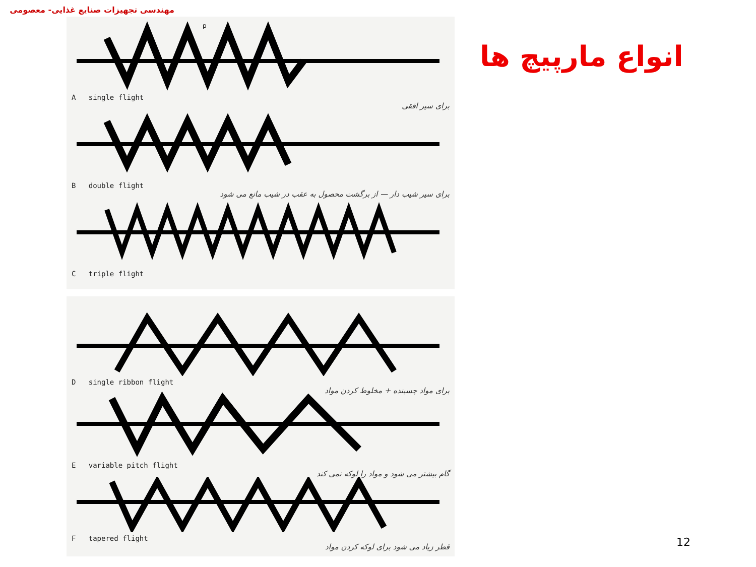مهندسی تجهیزات صنایع غذایی- معصومی
p
A single flight
برای سیر افقی
B double flight
برای سیر شیب دار — از برگشت محصول به عقب در شیب مانع می شود
C triple flight
D single ribbon flight
برای مواد چسبنده + مخلوط کردن مواد
E variable pitch flight
گام بیشتر می شود و مواد را لوکه نمی کند
F tapered flight
قطر زیاد می شود برای لوکه کردن مواد
انواع مارپیچ ها
12